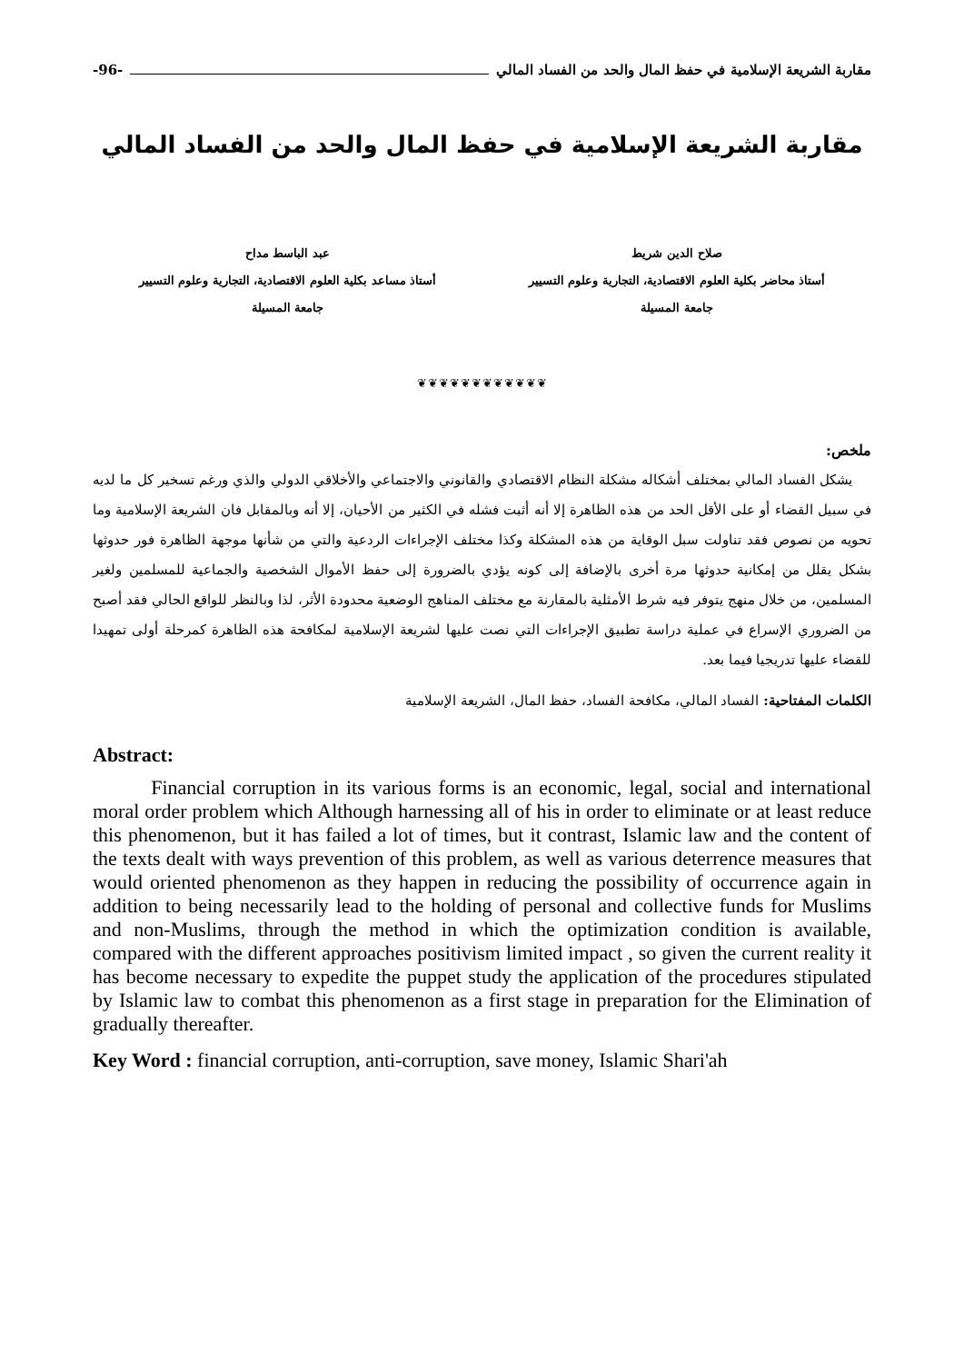مقاربة الشريعة الإسلامية في حفظ المال والحد من الفساد المالي -96-
مقاربة الشريعة الإسلامية في حفظ المال والحد من الفساد المالي
صلاح الدين شريط
أستاذ محاضر بكلية العلوم الاقتصادية، التجارية وعلوم التسيير
جامعة المسيلة
عبد الباسط مداح
أستاذ مساعد بكلية العلوم الاقتصادية، التجارية وعلوم التسيير
جامعة المسيلة
❦❦❦❦❦❦❦❦❦❦❦❦
ملخص:
يشكل الفساد المالي بمختلف أشكاله مشكلة النظام الاقتصادي والقانوني والاجتماعي والأخلاقي الدولي والذي ورغم تسخير كل ما لديه في سبيل القضاء أو على الأقل الحد من هذه الظاهرة إلا أنه أثبت فشله في الكثير من الأحيان، إلا أنه وبالمقابل فان الشريعة الإسلامية وما تحويه من نصوص فقد تناولت سبل الوقاية من هذه المشكلة وكذا مختلف الإجراءات الردعية والتي من شأنها موجهة الظاهرة فور حدوثها بشكل يقلل من إمكانية حدوثها مرة أخرى بالإضافة إلى كونه يؤدي بالضرورة إلى حفظ الأموال الشخصية والجماعية للمسلمين ولغير المسلمين، من خلال منهج يتوفر فيه شرط الأمثلية بالمقارنة مع مختلف المناهج الوضعية محدودة الأثر، لذا وبالنظر للواقع الحالي فقد أصبح من الضروري الإسراع في عملية دراسة تطبيق الإجراءات التي نصت عليها لشريعة الإسلامية لمكافحة هذه الظاهرة كمرحلة أولى تمهيدا للقضاء عليها تدريجيا فيما بعد.
الكلمات المفتاحية: الفساد المالي، مكافحة الفساد، حفظ المال، الشريعة الإسلامية
Abstract:
Financial corruption in its various forms is an economic, legal, social and international moral order problem which Although harnessing all of his in order to eliminate or at least reduce this phenomenon, but it has failed a lot of times, but it contrast, Islamic law and the content of the texts dealt with ways prevention of this problem, as well as various deterrence measures that would oriented phenomenon as they happen in reducing the possibility of occurrence again in addition to being necessarily lead to the holding of personal and collective funds for Muslims and non-Muslims, through the method in which the optimization condition is available, compared with the different approaches positivism limited impact , so given the current reality it has become necessary to expedite the puppet study the application of the procedures stipulated by Islamic law to combat this phenomenon as a first stage in preparation for the Elimination of gradually thereafter.
Key Word : financial corruption, anti-corruption, save money, Islamic Shari'ah